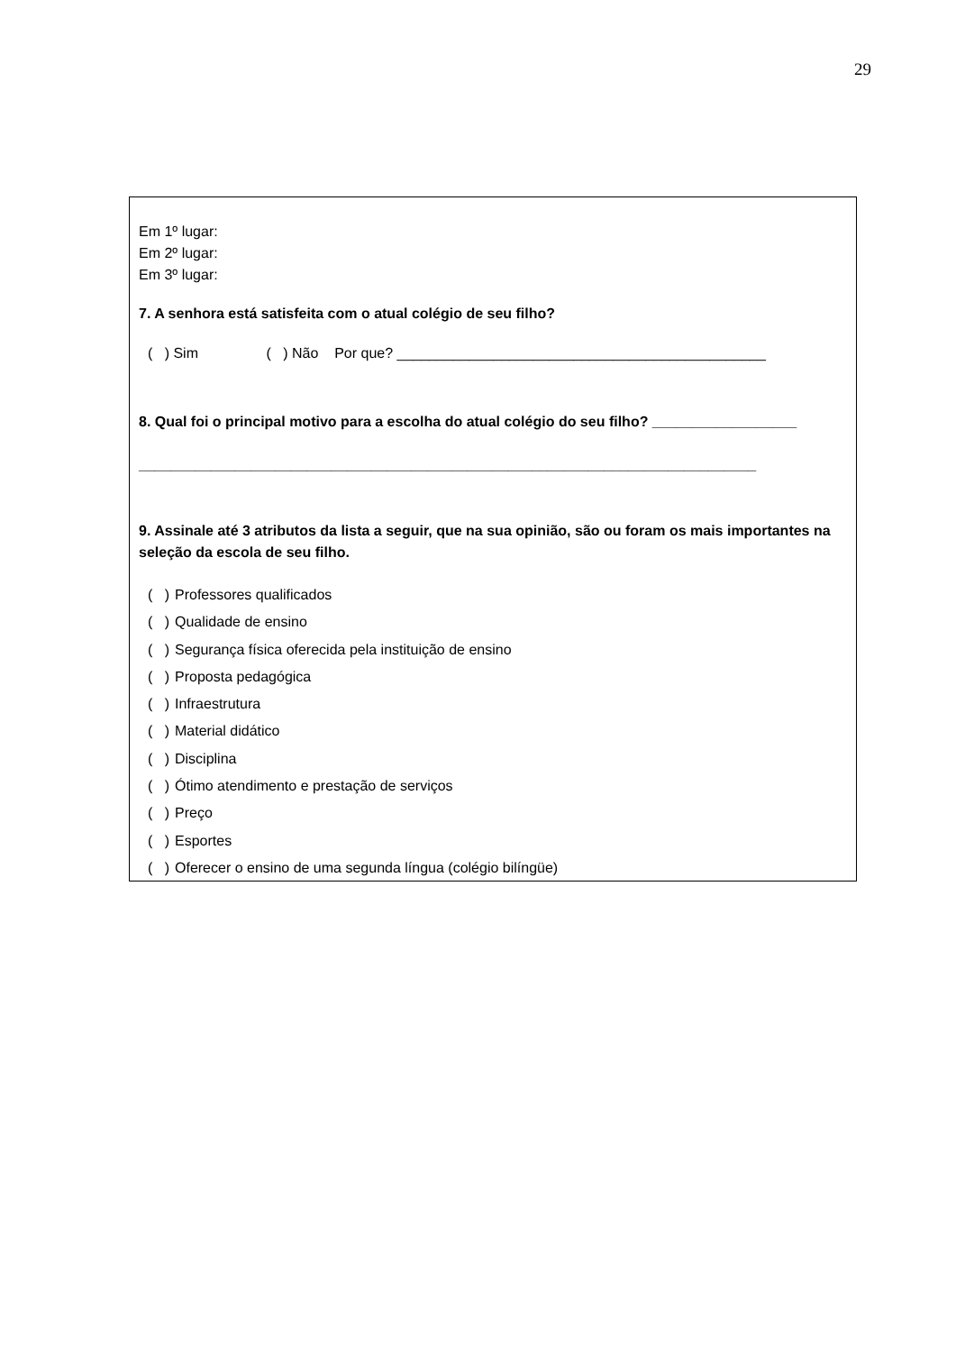29
Em 1º lugar:
Em 2º lugar:
Em 3º lugar:
7. A senhora está satisfeita com o atual colégio de seu filho?
( ) Sim ( ) Não Por que? ______________________________________________
8. Qual foi o principal motivo para a escolha do atual colégio do seu filho? __________________
_____________________________________________________________________________
9. Assinale até 3 atributos da lista a seguir, que na sua opinião, são ou foram os mais importantes na seleção da escola de seu filho.
( ) Professores qualificados
( ) Qualidade de ensino
( ) Segurança física oferecida pela instituição de ensino
( ) Proposta pedagógica
( ) Infraestrutura
( ) Material didático
( ) Disciplina
( ) Ótimo atendimento e prestação de serviços
( ) Preço
( ) Esportes
( ) Oferecer o ensino de uma segunda língua (colégio bilíngüe)